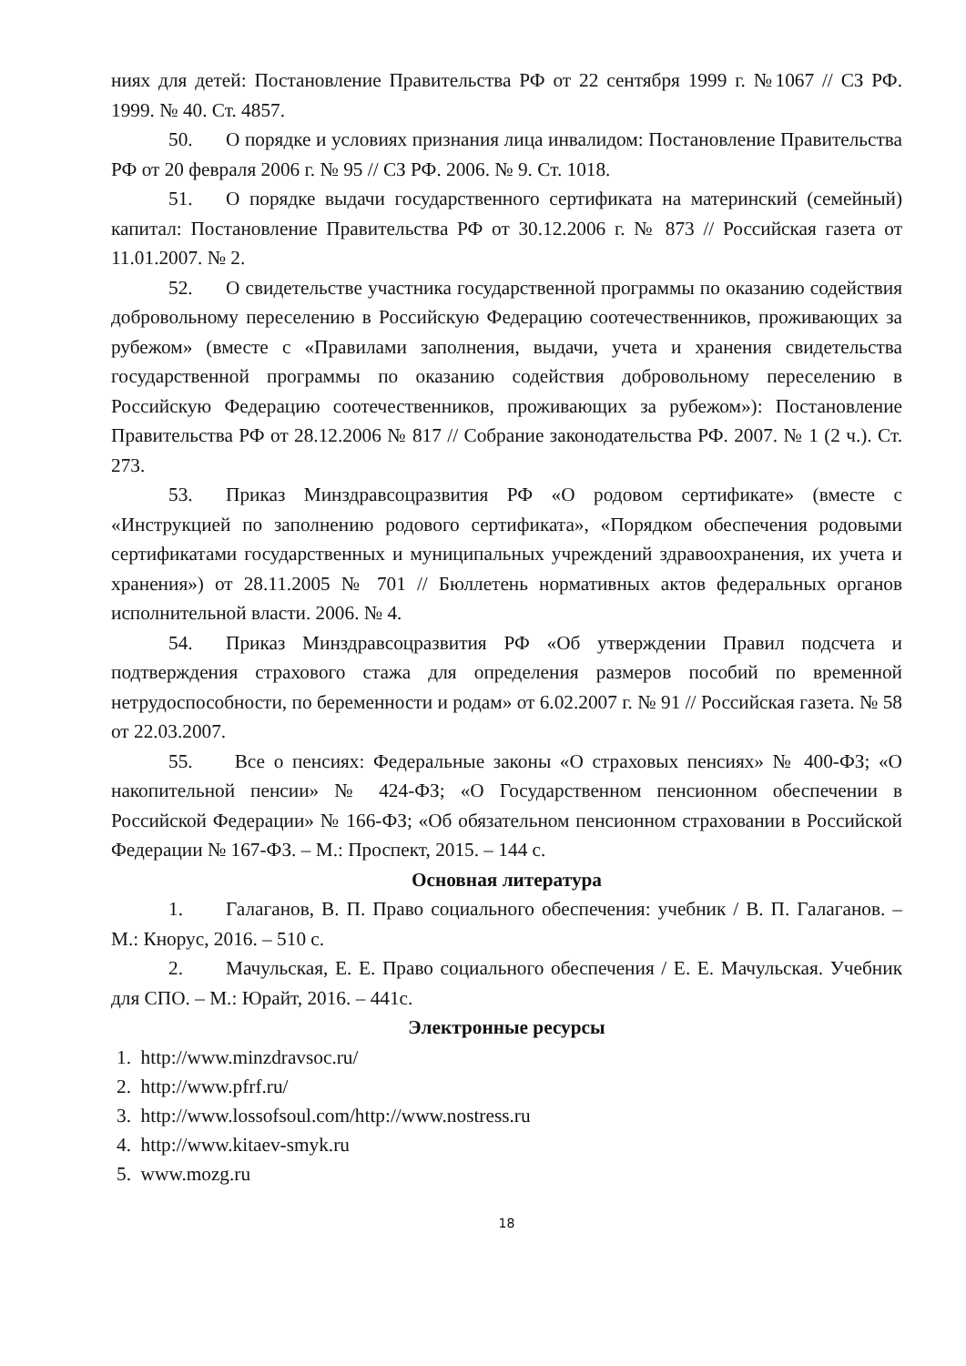ниях для детей: Постановление Правительства РФ от 22 сентября 1999 г. №1067 // СЗ РФ. 1999. № 40. Ст. 4857.
50. О порядке и условиях признания лица инвалидом: Постановление Правительства РФ от 20 февраля 2006 г. № 95 // СЗ РФ. 2006. № 9. Ст. 1018.
51. О порядке выдачи государственного сертификата на материнский (семейный) капитал: Постановление Правительства РФ от 30.12.2006 г. № 873 // Российская газета от 11.01.2007. № 2.
52. О свидетельстве участника государственной программы по оказанию содействия добровольному переселению в Российскую Федерацию соотечественников, проживающих за рубежом» (вместе с «Правилами заполнения, выдачи, учета и хранения свидетельства государственной программы по оказанию содействия добровольному переселению в Российскую Федерацию соотечественников, проживающих за рубежом»): Постановление Правительства РФ от 28.12.2006 № 817 // Собрание законодательства РФ. 2007. № 1 (2 ч.). Ст. 273.
53. Приказ Минздравсоцразвития РФ «О родовом сертификате» (вместе с «Инструкцией по заполнению родового сертификата», «Порядком обеспечения родовыми сертификатами государственных и муниципальных учреждений здравоохранения, их учета и хранения») от 28.11.2005 № 701 // Бюллетень нормативных актов федеральных органов исполнительной власти. 2006. № 4.
54. Приказ Минздравсоцразвития РФ «Об утверждении Правил подсчета и подтверждения страхового стажа для определения размеров пособий по временной нетрудоспособности, по беременности и родам» от 6.02.2007 г. № 91 // Российская газета. № 58 от 22.03.2007.
55. Все о пенсиях: Федеральные законы «О страховых пенсиях» № 400-ФЗ; «О накопительной пенсии» № 424-ФЗ; «О Государственном пенсионном обеспечении в Российской Федерации» № 166-ФЗ; «Об обязательном пенсионном страховании в Российской Федерации № 167-ФЗ. – М.: Проспект, 2015. – 144 с.
Основная литература
1. Галаганов, В. П. Право социального обеспечения: учебник / В. П. Галаганов. – М.: Кнорус, 2016. – 510 с.
2. Мачульская, Е. Е. Право социального обеспечения / Е. Е. Мачульская. Учебник для СПО. – М.: Юрайт, 2016. – 441с.
Электронные ресурсы
1. http://www.minzdravsoc.ru/
2. http://www.pfrf.ru/
3. http://www.lossofsoul.com/http://www.nostress.ru
4. http://www.kitaev-smyk.ru
5. www.mozg.ru
18